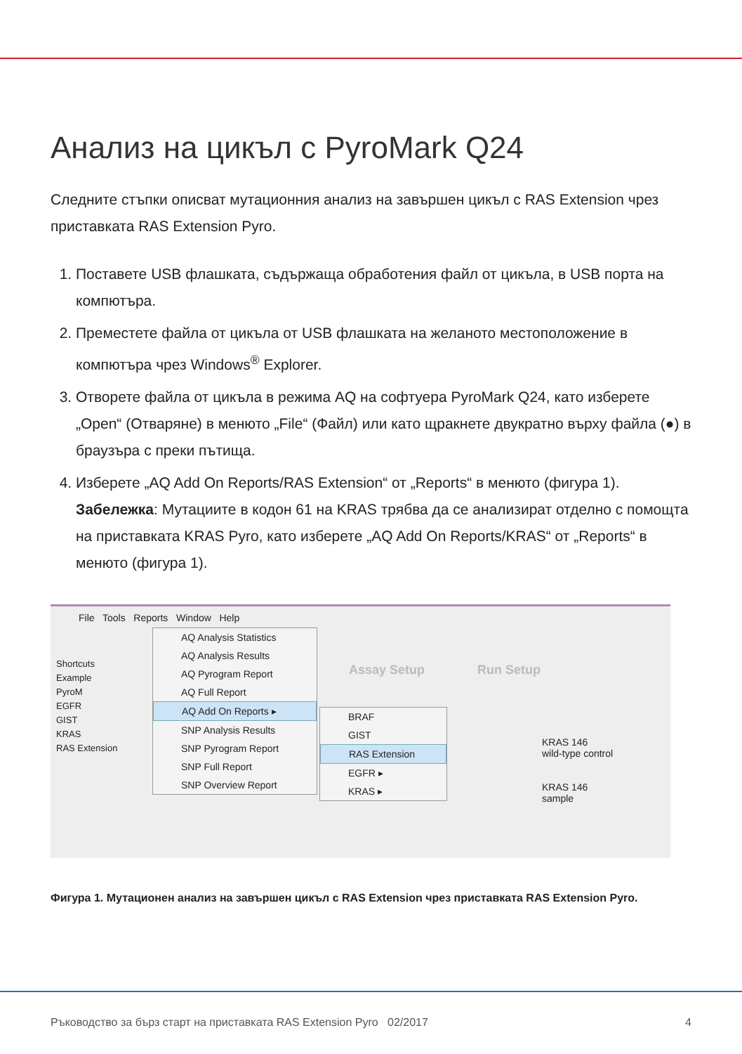Анализ на цикъл с PyroMark Q24
Следните стъпки описват мутационния анализ на завършен цикъл с RAS Extension чрез приставката RAS Extension Pyro.
1. Поставете USB флашката, съдържаща обработения файл от цикъла, в USB порта на компютъра.
2. Преместете файла от цикъла от USB флашката на желаното местоположение в компютъра чрез Windows<sup>®</sup> Explorer.
3. Отворете файла от цикъла в режима AQ на софтуера PyroMark Q24, като изберете „Open“ (Отваряне) в менюто „File“ (Файл) или като щракнете двукратно върху файла (●) в браузъра с преки пътища.
4. Изберете „AQ Add On Reports/RAS Extension“ от „Reports“ в менюто (фигура 1).
Забележка: Мутациите в кодон 61 на KRAS трябва да се анализират отделно с помощта на приставката KRAS Pyro, като изберете „AQ Add On Reports/KRAS“ от „Reports“ в менюто (фигура 1).
File Tools Reports Window Help
Shortcuts
Example
PyroM
EGFR
GIST
KRAS
RAS Extension
Assay Setup Run Setup
KRAS 146
wild-type control
KRAS 146
sample
AQ Analysis Statistics
AQ Analysis Results
AQ Pyrogram Report
AQ Full Report
AQ Add On Reports ▸
SNP Analysis Results
SNP Pyrogram Report
SNP Full Report
SNP Overview Report
BRAF
GIST
RAS Extension
EGFR ▸
KRAS ▸
Фигура 1. Мутационен анализ на завършен цикъл с RAS Extension чрез приставката RAS Extension Pyro.
Ръководство за бърз старт на приставката RAS Extension Pyro 02/2017 4